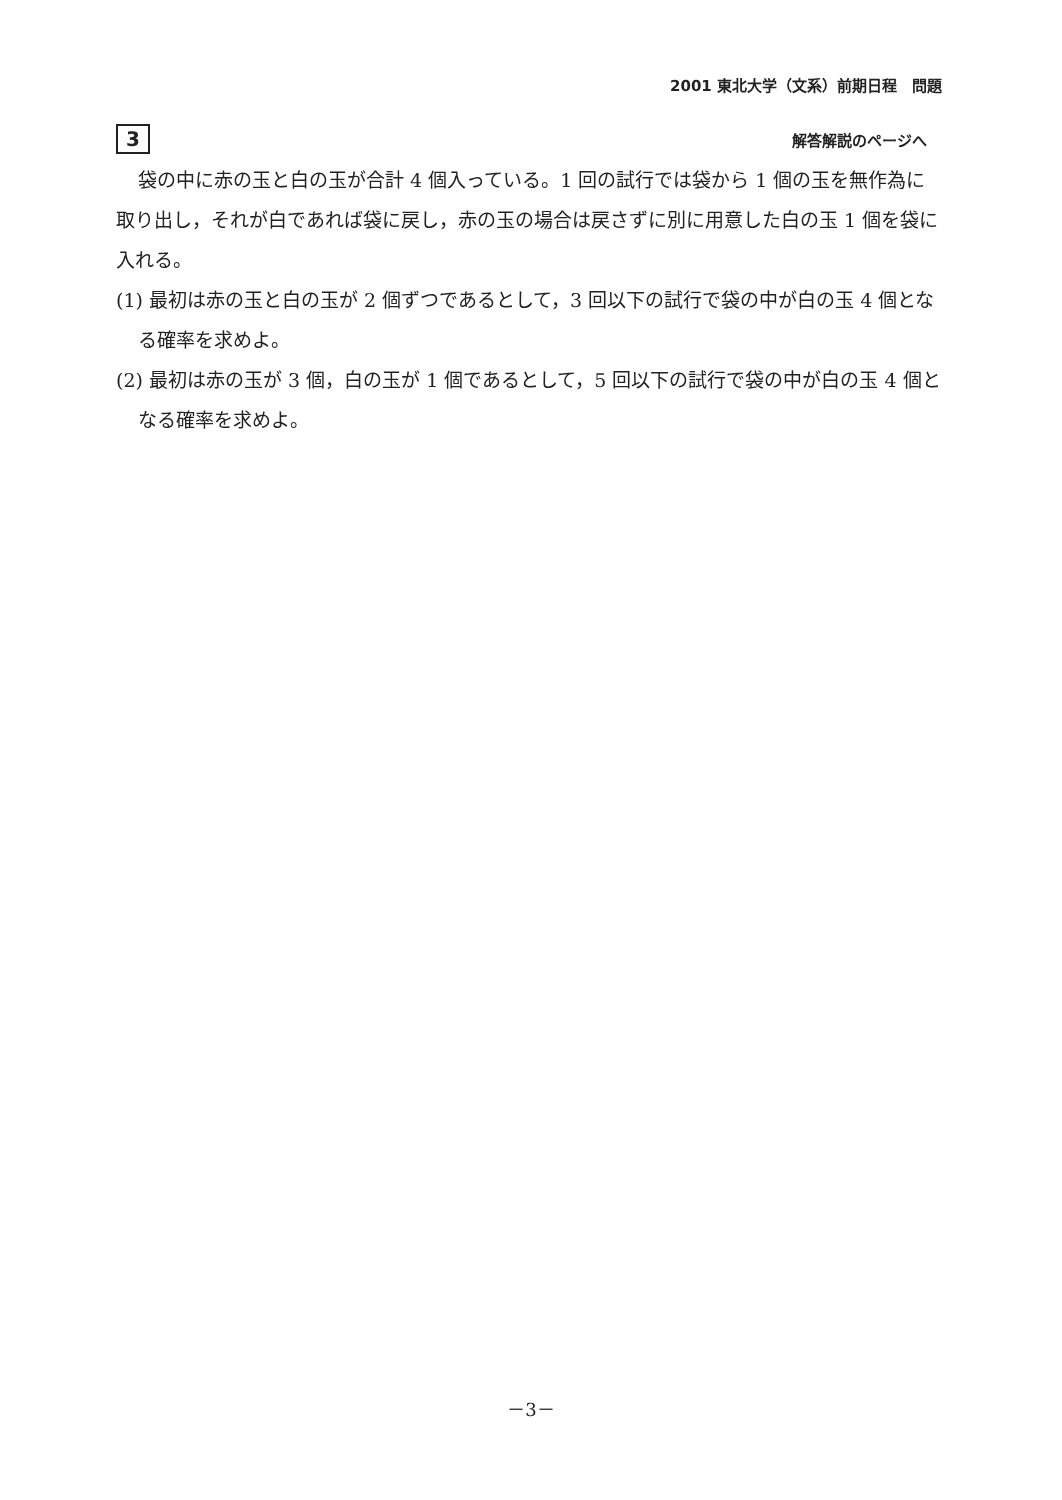2001 東北大学（文系）前期日程　問題
3 解答解説のページへ
袋の中に赤の玉と白の玉が合計 4 個入っている。1 回の試行では袋から 1 個の玉を無作為に取り出し，それが白であれば袋に戻し，赤の玉の場合は戻さずに別に用意した白の玉 1 個を袋に入れる。
(1) 最初は赤の玉と白の玉が 2 個ずつであるとして，3 回以下の試行で袋の中が白の玉 4 個となる確率を求めよ。
(2) 最初は赤の玉が 3 個，白の玉が 1 個であるとして，5 回以下の試行で袋の中が白の玉 4 個となる確率を求めよ。
－3－